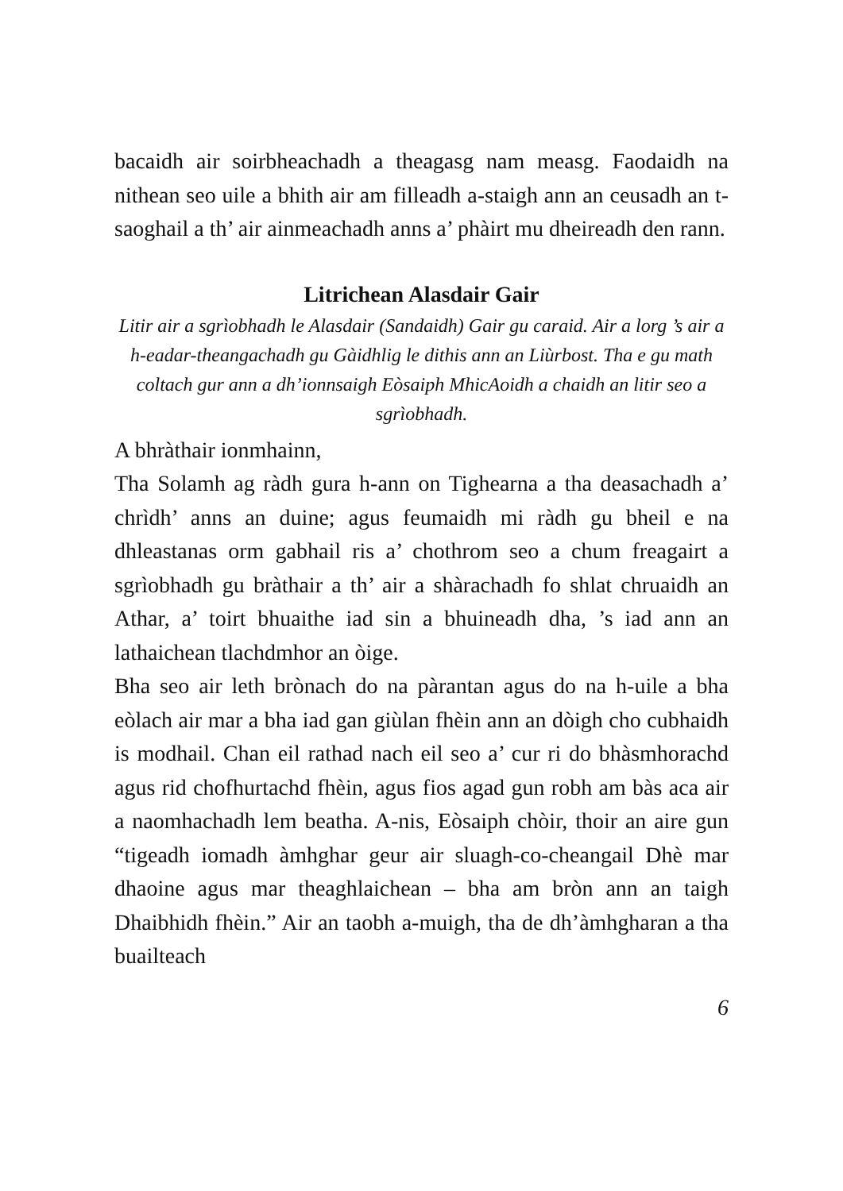bacaidh air soirbheachadh a theagasg nam measg. Faodaidh na nithean seo uile a bhith air am filleadh a-staigh ann an ceusadh an t-saoghail a th’ air ainmeachadh anns a’ phàirt mu dheireadh den rann.
Litrichean Alasdair Gair
Litir air a sgrìobhadh le Alasdair (Sandaidh) Gair gu caraid. Air a lorg ’s air a h-eadar-theangachadh gu Gàidhlig le dithis ann an Liùrbost. Tha e gu math coltach gur ann a dh’ionnsaigh Eòsaiph MhicAoidh a chaidh an litir seo a sgrìobhadh.
A bhràthair ionmhainn,
Tha Solamh ag ràdh gura h-ann on Tighearna a tha deasachadh a’ chrìdh’ anns an duine; agus feumaidh mi ràdh gu bheil e na dhleastanas orm gabhail ris a’ chothrom seo a chum freagairt a sgrìobhadh gu bràthair a th’ air a shàrachadh fo shlat chruaidh an Athar, a’ toirt bhuaithe iad sin a bhuineadh dha, ’s iad ann an lathaichean tlachdmhor an òige.
Bha seo air leth brònach do na pàrantan agus do na h-uile a bha eòlach air mar a bha iad gan giùlan fhèin ann an dòigh cho cubhaidh is modhail. Chan eil rathad nach eil seo a’ cur ri do bhàsmhorachd agus rid chofhurtachd fhèin, agus fios agad gun robh am bàs aca air a naomhachadh lem beatha. A-nis, Eòsaiph chòir, thoir an aire gun “tigeadh iomadh àmhghar geur air sluagh-co-cheangail Dhè mar dhaoine agus mar theaghlaichean – bha am bròn ann an taigh Dhaibhidh fhèin.” Air an taobh a-muigh, tha de dh’àmhgharan a tha buailteach
6